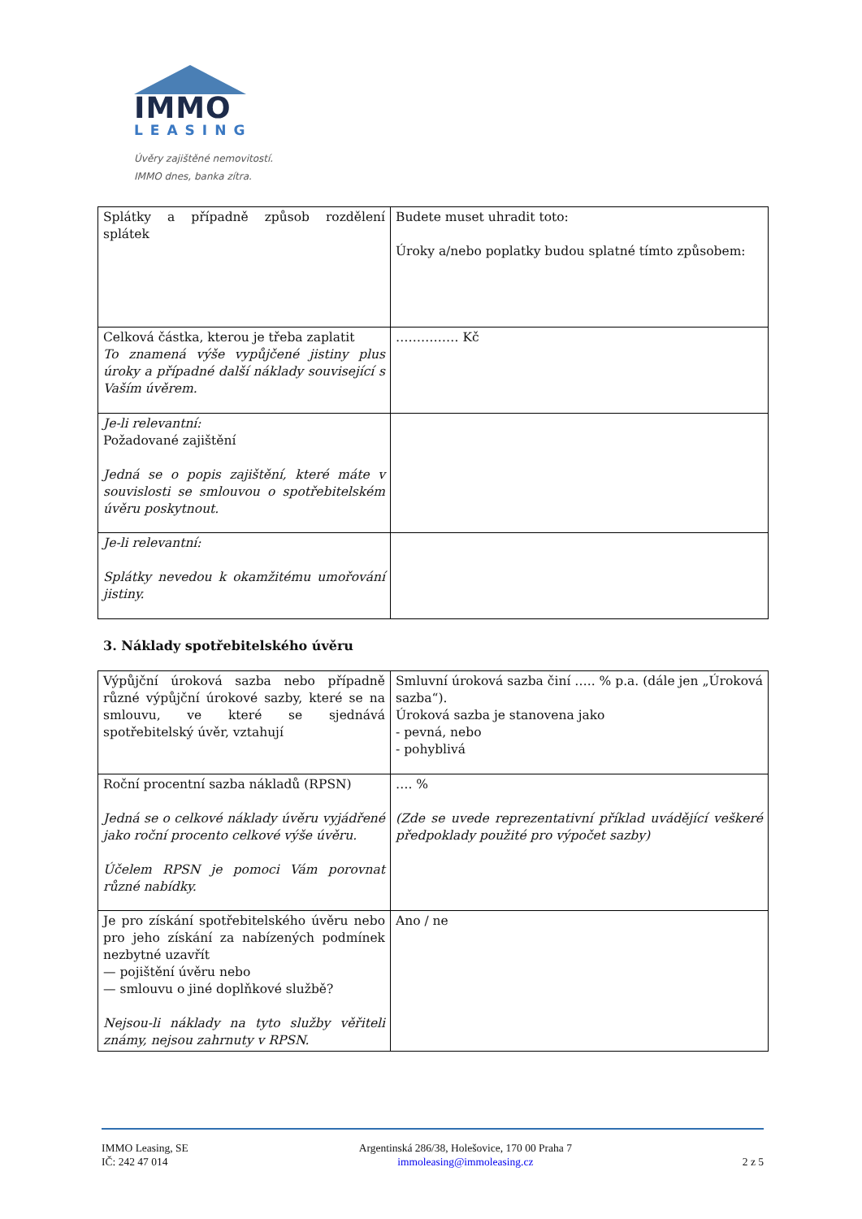IMMO
LEASING
Úvěry zajištěné nemovitostí.
IMMO dnes, banka zítra.
| Splátky a případně způsob rozdělení splátek | Budete muset uhradit toto: Úroky a/nebo poplatky budou splatné tímto způsobem: |
| Celková částka, kterou je třeba zaplatit To znamená výše vypůjčené jistiny plus úroky a případné další náklady související s Vaším úvěrem. | …………… Kč |
| Je-li relevantní: Požadované zajištění Jedná se o popis zajištění, které máte v souvislosti se smlouvou o spotřebitelském úvěru poskytnout. | |
| Je-li relevantní: Splátky nevedou k okamžitému umořování jistiny. | |
3. Náklady spotřebitelského úvěru
| Výpůjční úroková sazba nebo případně různé výpůjční úrokové sazby, které se na smlouvu, ve které se sjednává spotřebitelský úvěr, vztahují | Smluvní úroková sazba činí ….. % p.a. (dále jen „Úroková sazba“). Úroková sazba je stanovena jako - pevná, nebo - pohyblivá |
| Roční procentní sazba nákladů (RPSN) Jedná se o celkové náklady úvěru vyjádřené jako roční procento celkové výše úvěru. Účelem RPSN je pomoci Vám porovnat různé nabídky. | …. % (Zde se uvede reprezentativní příklad uvádějící veškeré předpoklady použité pro výpočet sazby) |
| Je pro získání spotřebitelského úvěru nebo pro jeho získání za nabízených podmínek nezbytné uzavřít — pojištění úvěru nebo — smlouvu o jiné doplňkové službě? Nejsou-li náklady na tyto služby věřiteli známy, nejsou zahrnuty v RPSN. | Ano / ne |
IMMO Leasing, SE
IČ: 242 47 014
Argentinská 286/38, Holešovice, 170 00 Praha 7
immoleasing@immoleasing.cz
2 z 5